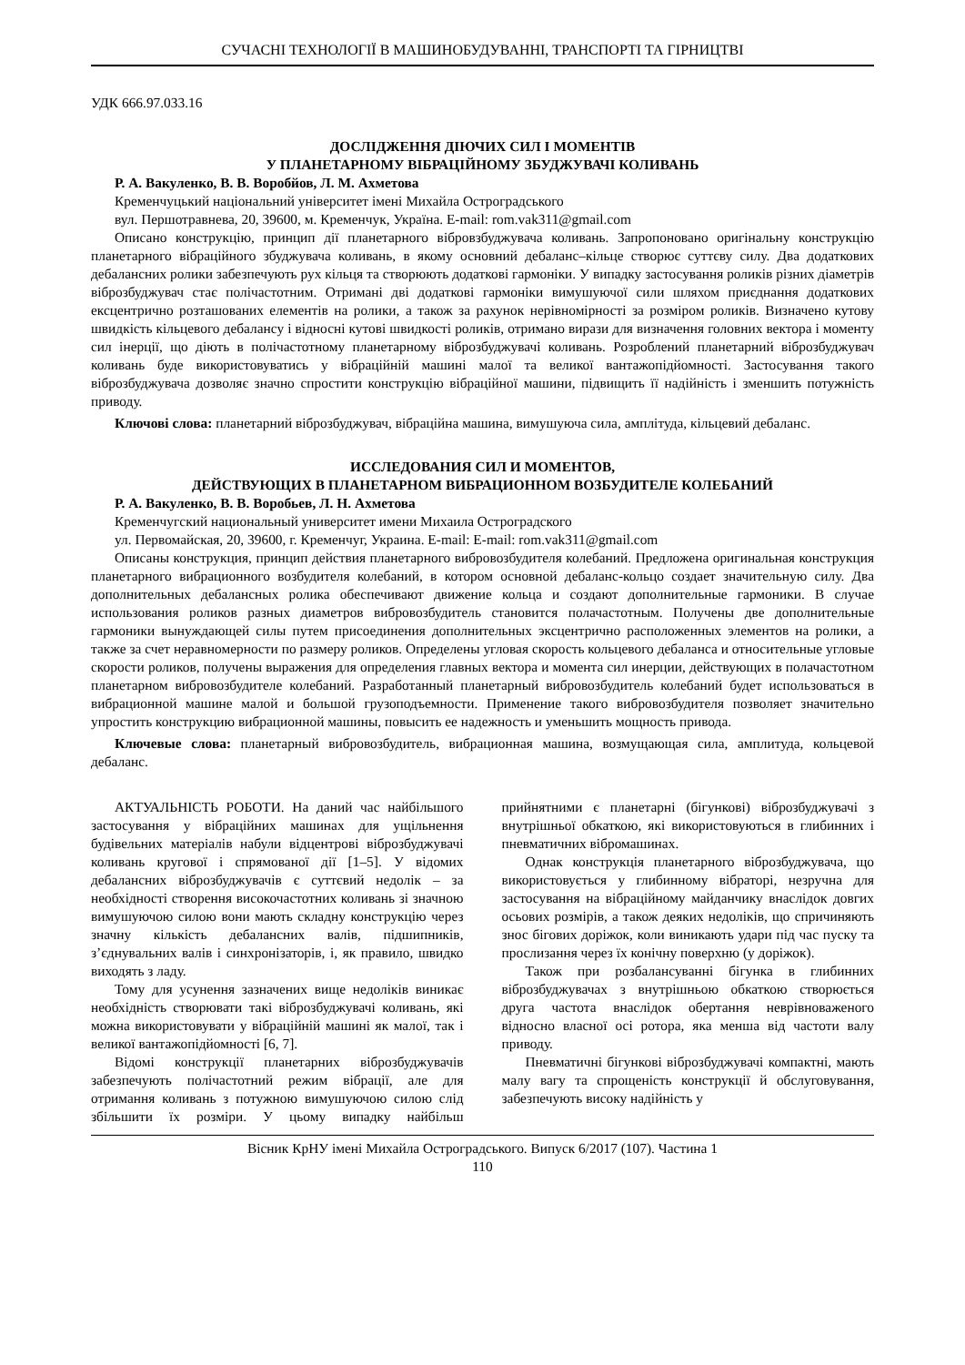СУЧАСНІ ТЕХНОЛОГІЇ В МАШИНОБУДУВАННІ, ТРАНСПОРТІ ТА ГІРНИЦТВІ
УДК 666.97.033.16
ДОСЛІДЖЕННЯ ДІЮЧИХ СИЛ І МОМЕНТІВ
У ПЛАНЕТАРНОМУ ВІБРАЦІЙНОМУ ЗБУДЖУВАЧІ КОЛИВАНЬ
Р. А. Вакуленко, В. В. Воробйов, Л. М. Ахметова
Кременчуцький національний університет імені Михайла Остроградського
вул. Першотравнева, 20, 39600, м. Кременчук, Україна. E-mail: rom.vak311@gmail.com
Описано конструкцію, принцип дії планетарного вібровзбуджувача коливань. Запропоновано оригінальну конструкцію планетарного вібраційного збуджувача коливань, в якому основний дебаланс–кільце створює суттєву силу. Два додаткових дебалансних ролики забезпечують рух кільця та створюють додаткові гармоніки. У випадку застосування роликів різних діаметрів віброзбуджувач стає полічастотним. Отримані дві додаткові гармоніки вимушуючої сили шляхом приєднання додаткових ексцентрично розташованих елементів на ролики, а також за рахунок нерівномірності за розміром роликів. Визначено кутову швидкість кільцевого дебалансу і відносні кутові швидкості роликів, отримано вирази для визначення головних вектора і моменту сил інерції, що діють в полічастотному планетарному віброзбуджувачі коливань. Розроблений планетарний віброзбуджувач коливань буде використовуватись у вібраційній машині малої та великої вантажопідйомності. Застосування такого віброзбуджувача дозволяє значно спростити конструкцію вібраційної машини, підвищить її надійність і зменшить потужність приводу.
Ключові слова: планетарний віброзбуджувач, вібраційна машина, вимушуюча сила, амплітуда, кільцевий дебаланс.
ИССЛЕДОВАНИЯ СИЛ И МОМЕНТОВ,
ДЕЙСТВУЮЩИХ В ПЛАНЕТАРНОМ ВИБРАЦИОННОМ ВОЗБУДИТЕЛЕ КОЛЕБАНИЙ
Р. А. Вакуленко, В. В. Воробьев, Л. Н. Ахметова
Кременчугский национальный университет имени Михаила Остроградского
ул. Первомайская, 20, 39600, г. Кременчуг, Украина. E-mail: E-mail: rom.vak311@gmail.com
Описаны конструкция, принцип действия планетарного вибровозбудителя колебаний. Предложена оригинальная конструкция планетарного вибрационного возбудителя колебаний, в котором основной дебаланс-кольцо создает значительную силу. Два дополнительных дебалансных ролика обеспечивают движение кольца и создают дополнительные гармоники. В случае использования роликов разных диаметров вибровозбудитель становится полачастотным. Получены две дополнительные гармоники вынуждающей силы путем присоединения дополнительных эксцентрично расположенных элементов на ролики, а также за счет неравномерности по размеру роликов. Определены угловая скорость кольцевого дебаланса и относительные угловые скорости роликов, получены выражения для определения главных вектора и момента сил инерции, действующих в полачастотном планетарном вибровозбудителе колебаний. Разработанный планетарный вибровозбудитель колебаний будет использоваться в вибрационной машине малой и большой грузоподъемности. Применение такого вибровозбудителя позволяет значительно упростить конструкцию вибрационной машины, повысить ее надежность и уменьшить мощность привода.
Ключевые слова: планетарный вибровозбудитель, вибрационная машина, возмущающая сила, амплитуда, кольцевой дебаланс.
АКТУАЛЬНІСТЬ РОБОТИ. На даний час найбільшого застосування у вібраційних машинах для ущільнення будівельних матеріалів набули відцентрові віброзбуджувачі коливань кругової і спрямованої дії [1–5]. У відомих дебалансних віброзбуджувачів є суттєвий недолік – за необхідності створення високочастотних коливань зі значною вимушуючою силою вони мають складну конструкцію через значну кількість дебалансних валів, підшипників, з’єднувальних валів і синхронізаторів, і, як правило, швидко виходять з ладу.
Тому для усунення зазначених вище недоліків виникає необхідність створювати такі віброзбуджувачі коливань, які можна використовувати у вібраційній машині як малої, так і великої вантажопідйомності [6, 7].
Відомі конструкції планетарних віброзбуджувачів забезпечують полічастотний режим вібрації, але для отримання коливань з потужною вимушуючою силою слід збільшити їх розміри. У цьому випадку найбільш прийнятними є планетарні (бігункові) віброзбуджувачі з внутрішньої обкаткою, які використовуються в глибинних і пневматичних вібромашинах.
Однак конструкція планетарного віброзбуджувача, що використовується у глибинному вібраторі, незручна для застосування на вібраційному майданчику внаслідок довгих осьових розмірів, а також деяких недоліків, що спричиняють знос бігових доріжок, коли виникають удари під час пуску та прослизання через їх конічну поверхню (у доріжок).
Також при розбалансуванні бігунка в глибинних віброзбуджувачах з внутрішньою обкаткою створюється друга частота внаслідок обертання неврівноваженого відносно власної осі ротора, яка менша від частоти валу приводу.
Пневматичні бігункові віброзбуджувачі компактні, мають малу вагу та спрощеність конструкції й обслуговування, забезпечують високу надійність у
Вісник КрНУ імені Михайла Остроградського. Випуск 6/2017 (107). Частина 1
110